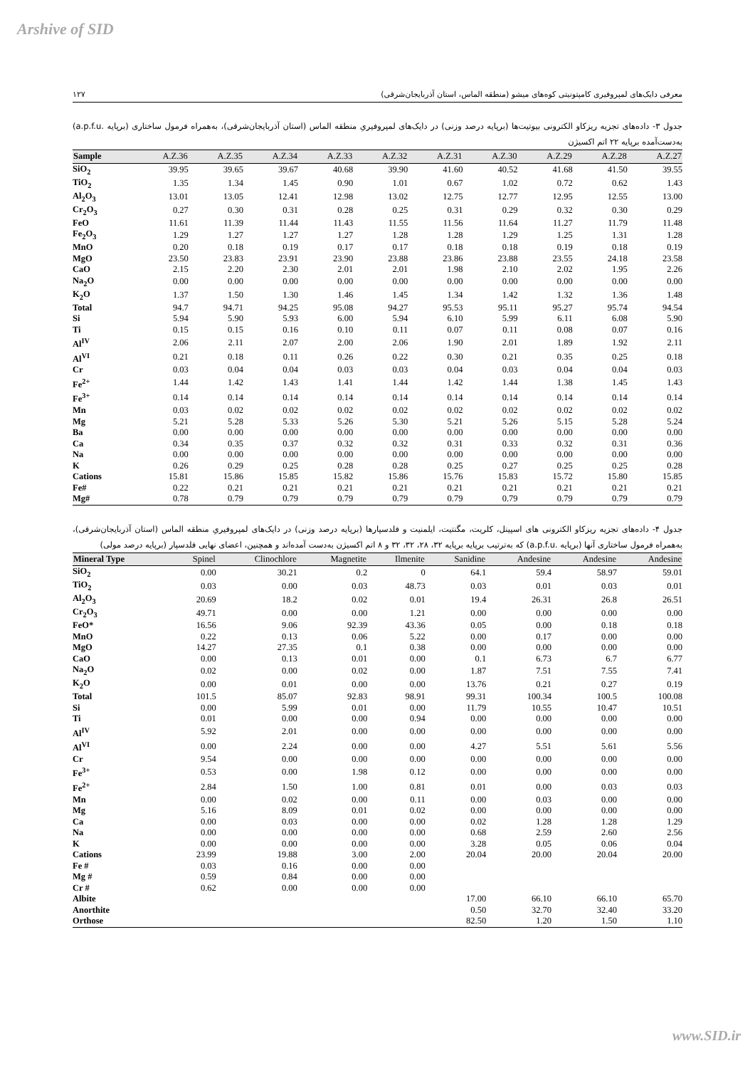Arshive of SID
۱۲۷ معرفی دایک‌های لمپروفیری کامپتونیتی کوه‌های میشو (منطقه الماس، استان آذربایجان‌شرقی)
جدول ۳- داده‌های تجزیه ریزکاو الکترونی بیوتیت‌ها (برپایه درصد وزنی) در دایک‌های لمپروفیریِ منطقه الماس (استان آذربایجان‌شرقی)، به‌همراه فرمول ساختاری (برپایه .a.p.f.u) به‌دست‌آمده برپایه ۲۲ اتم اکسیژن
| Sample | A.Z.36 | A.Z.35 | A.Z.34 | A.Z.33 | A.Z.32 | A.Z.31 | A.Z.30 | A.Z.29 | A.Z.28 | A.Z.27 |
| --- | --- | --- | --- | --- | --- | --- | --- | --- | --- | --- |
| SiO<sub>2</sub> | 39.95 | 39.65 | 39.67 | 40.68 | 39.90 | 41.60 | 40.52 | 41.68 | 41.50 | 39.55 |
| TiO<sub>2</sub> | 1.35 | 1.34 | 1.45 | 0.90 | 1.01 | 0.67 | 1.02 | 0.72 | 0.62 | 1.43 |
| Al<sub>2</sub>O<sub>3</sub> | 13.01 | 13.05 | 12.41 | 12.98 | 13.02 | 12.75 | 12.77 | 12.95 | 12.55 | 13.00 |
| Cr<sub>2</sub>O<sub>3</sub> | 0.27 | 0.30 | 0.31 | 0.28 | 0.25 | 0.31 | 0.29 | 0.32 | 0.30 | 0.29 |
| FeO | 11.61 | 11.39 | 11.44 | 11.43 | 11.55 | 11.56 | 11.64 | 11.27 | 11.79 | 11.48 |
| Fe<sub>2</sub>O<sub>3</sub> | 1.29 | 1.27 | 1.27 | 1.27 | 1.28 | 1.28 | 1.29 | 1.25 | 1.31 | 1.28 |
| MnO | 0.20 | 0.18 | 0.19 | 0.17 | 0.17 | 0.18 | 0.18 | 0.19 | 0.18 | 0.19 |
| MgO | 23.50 | 23.83 | 23.91 | 23.90 | 23.88 | 23.86 | 23.88 | 23.55 | 24.18 | 23.58 |
| CaO | 2.15 | 2.20 | 2.30 | 2.01 | 2.01 | 1.98 | 2.10 | 2.02 | 1.95 | 2.26 |
| Na<sub>2</sub>O | 0.00 | 0.00 | 0.00 | 0.00 | 0.00 | 0.00 | 0.00 | 0.00 | 0.00 | 0.00 |
| K<sub>2</sub>O | 1.37 | 1.50 | 1.30 | 1.46 | 1.45 | 1.34 | 1.42 | 1.32 | 1.36 | 1.48 |
| Total | 94.7 | 94.71 | 94.25 | 95.08 | 94.27 | 95.53 | 95.11 | 95.27 | 95.74 | 94.54 |
| Si | 5.94 | 5.90 | 5.93 | 6.00 | 5.94 | 6.10 | 5.99 | 6.11 | 6.08 | 5.90 |
| Ti | 0.15 | 0.15 | 0.16 | 0.10 | 0.11 | 0.07 | 0.11 | 0.08 | 0.07 | 0.16 |
| Al<sup>IV</sup> | 2.06 | 2.11 | 2.07 | 2.00 | 2.06 | 1.90 | 2.01 | 1.89 | 1.92 | 2.11 |
| Al<sup>VI</sup> | 0.21 | 0.18 | 0.11 | 0.26 | 0.22 | 0.30 | 0.21 | 0.35 | 0.25 | 0.18 |
| Cr | 0.03 | 0.04 | 0.04 | 0.03 | 0.03 | 0.04 | 0.03 | 0.04 | 0.04 | 0.03 |
| Fe<sup>2+</sup> | 1.44 | 1.42 | 1.43 | 1.41 | 1.44 | 1.42 | 1.44 | 1.38 | 1.45 | 1.43 |
| Fe<sup>3+</sup> | 0.14 | 0.14 | 0.14 | 0.14 | 0.14 | 0.14 | 0.14 | 0.14 | 0.14 | 0.14 |
| Mn | 0.03 | 0.02 | 0.02 | 0.02 | 0.02 | 0.02 | 0.02 | 0.02 | 0.02 | 0.02 |
| Mg | 5.21 | 5.28 | 5.33 | 5.26 | 5.30 | 5.21 | 5.26 | 5.15 | 5.28 | 5.24 |
| Ba | 0.00 | 0.00 | 0.00 | 0.00 | 0.00 | 0.00 | 0.00 | 0.00 | 0.00 | 0.00 |
| Ca | 0.34 | 0.35 | 0.37 | 0.32 | 0.32 | 0.31 | 0.33 | 0.32 | 0.31 | 0.36 |
| Na | 0.00 | 0.00 | 0.00 | 0.00 | 0.00 | 0.00 | 0.00 | 0.00 | 0.00 | 0.00 |
| K | 0.26 | 0.29 | 0.25 | 0.28 | 0.28 | 0.25 | 0.27 | 0.25 | 0.25 | 0.28 |
| Cations | 15.81 | 15.86 | 15.85 | 15.82 | 15.86 | 15.76 | 15.83 | 15.72 | 15.80 | 15.85 |
| Fe# | 0.22 | 0.21 | 0.21 | 0.21 | 0.21 | 0.21 | 0.21 | 0.21 | 0.21 | 0.21 |
| Mg# | 0.78 | 0.79 | 0.79 | 0.79 | 0.79 | 0.79 | 0.79 | 0.79 | 0.79 | 0.79 |
جدول ۴- داده‌های تجزیه ریزکاو الکترونی های اسپینل، کلریت، مگنتیت، ایلمنیت و فلدسپارها (برپایه درصد وزنی) در دایک‌های لمپروفیریِ منطقه الماس (استان آذربایجان‌شرقی)، به‌همراه فرمول ساختاری آنها (برپایه .a.p.f.u) که به‌ترتیب برپایه برپایه ۳۲، ۲۸، ۳۲، ۳۲ و ۸ اتم اکسیژن به‌دست آمده‌اند و همچنین، اعضای نهایی فلدسپار (برپایه درصد مولی)
| Mineral Type | Spinel | Clinochlore | Magnetite | Ilmenite | Sanidine | Andesine | Andesine | Andesine |
| --- | --- | --- | --- | --- | --- | --- | --- | --- |
| SiO<sub>2</sub> | 0.00 | 30.21 | 0.2 | 0 | 64.1 | 59.4 | 58.97 | 59.01 |
| TiO<sub>2</sub> | 0.03 | 0.00 | 0.03 | 48.73 | 0.03 | 0.01 | 0.03 | 0.01 |
| Al<sub>2</sub>O<sub>3</sub> | 20.69 | 18.2 | 0.02 | 0.01 | 19.4 | 26.31 | 26.8 | 26.51 |
| Cr<sub>2</sub>O<sub>3</sub> | 49.71 | 0.00 | 0.00 | 1.21 | 0.00 | 0.00 | 0.00 | 0.00 |
| FeO* | 16.56 | 9.06 | 92.39 | 43.36 | 0.05 | 0.00 | 0.18 | 0.18 |
| MnO | 0.22 | 0.13 | 0.06 | 5.22 | 0.00 | 0.17 | 0.00 | 0.00 |
| MgO | 14.27 | 27.35 | 0.1 | 0.38 | 0.00 | 0.00 | 0.00 | 0.00 |
| CaO | 0.00 | 0.13 | 0.01 | 0.00 | 0.1 | 6.73 | 6.7 | 6.77 |
| Na<sub>2</sub>O | 0.02 | 0.00 | 0.02 | 0.00 | 1.87 | 7.51 | 7.55 | 7.41 |
| K<sub>2</sub>O | 0.00 | 0.01 | 0.00 | 0.00 | 13.76 | 0.21 | 0.27 | 0.19 |
| Total | 101.5 | 85.07 | 92.83 | 98.91 | 99.31 | 100.34 | 100.5 | 100.08 |
| Si | 0.00 | 5.99 | 0.01 | 0.00 | 11.79 | 10.55 | 10.47 | 10.51 |
| Ti | 0.01 | 0.00 | 0.00 | 0.94 | 0.00 | 0.00 | 0.00 | 0.00 |
| Al<sup>IV</sup> | 5.92 | 2.01 | 0.00 | 0.00 | 0.00 | 0.00 | 0.00 | 0.00 |
| Al<sup>VI</sup> | 0.00 | 2.24 | 0.00 | 0.00 | 4.27 | 5.51 | 5.61 | 5.56 |
| Cr | 9.54 | 0.00 | 0.00 | 0.00 | 0.00 | 0.00 | 0.00 | 0.00 |
| Fe<sup>3+</sup> | 0.53 | 0.00 | 1.98 | 0.12 | 0.00 | 0.00 | 0.00 | 0.00 |
| Fe<sup>2+</sup> | 2.84 | 1.50 | 1.00 | 0.81 | 0.01 | 0.00 | 0.03 | 0.03 |
| Mn | 0.00 | 0.02 | 0.00 | 0.11 | 0.00 | 0.03 | 0.00 | 0.00 |
| Mg | 5.16 | 8.09 | 0.01 | 0.02 | 0.00 | 0.00 | 0.00 | 0.00 |
| Ca | 0.00 | 0.03 | 0.00 | 0.00 | 0.02 | 1.28 | 1.28 | 1.29 |
| Na | 0.00 | 0.00 | 0.00 | 0.00 | 0.68 | 2.59 | 2.60 | 2.56 |
| K | 0.00 | 0.00 | 0.00 | 0.00 | 3.28 | 0.05 | 0.06 | 0.04 |
| Cations | 23.99 | 19.88 | 3.00 | 2.00 | 20.04 | 20.00 | 20.04 | 20.00 |
| Fe # | 0.03 | 0.16 | 0.00 | 0.00 | | | | |
| Mg # | 0.59 | 0.84 | 0.00 | 0.00 | | | | |
| Cr # | 0.62 | 0.00 | 0.00 | 0.00 | | | | |
| Albite | | | | | 17.00 | 66.10 | 66.10 | 65.70 |
| Anorthite | | | | | 0.50 | 32.70 | 32.40 | 33.20 |
| Orthose | | | | | 82.50 | 1.20 | 1.50 | 1.10 |
www.SID.ir